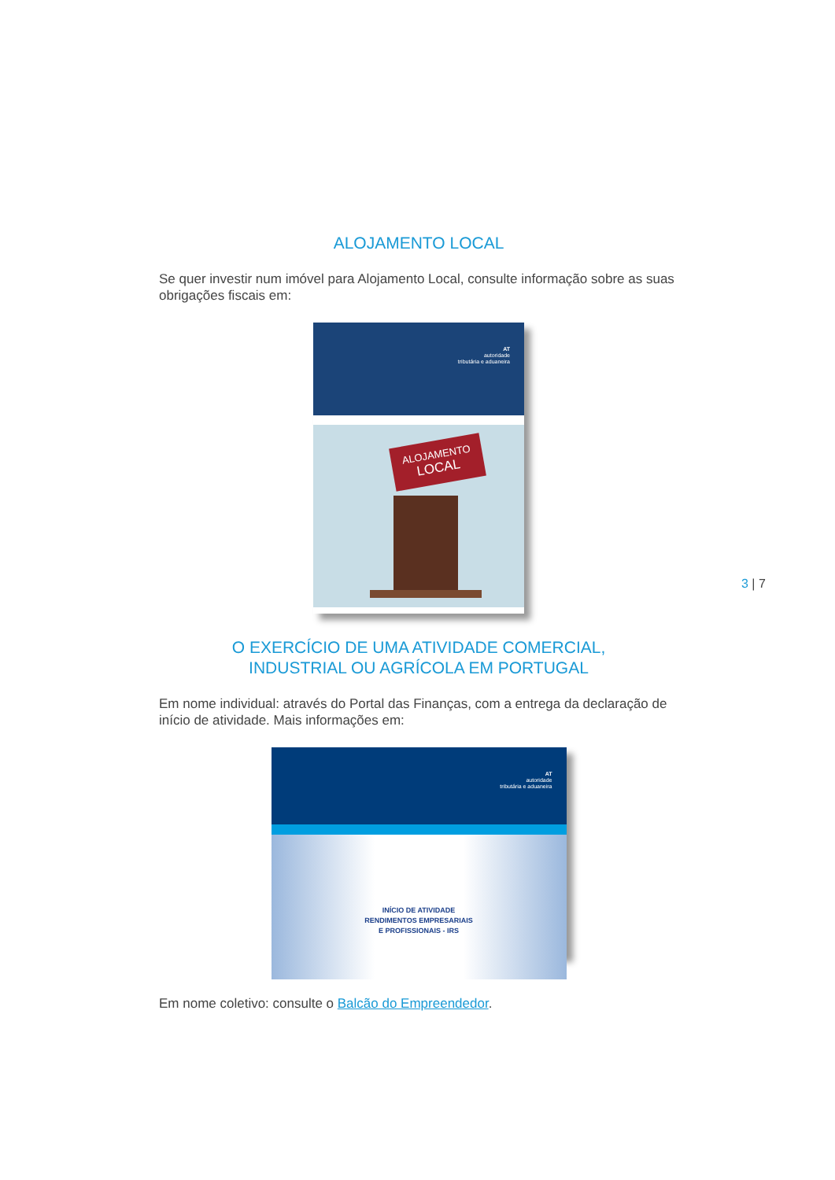ALOJAMENTO LOCAL
Se quer investir num imóvel para Alojamento Local, consulte informação sobre as suas obrigações fiscais em:
AT
autoridade
tributária e aduaneira
ALOJAMENTO
LOCAL
O EXERCÍCIO DE UMA ATIVIDADE COMERCIAL,
INDUSTRIAL OU AGRÍCOLA EM PORTUGAL
Em nome individual: através do Portal das Finanças, com a entrega da declaração de início de atividade. Mais informações em:
AT
autoridade
tributária e aduaneira
INÍCIO DE ATIVIDADE
RENDIMENTOS EMPRESARIAIS
E PROFISSIONAIS - IRS
Em nome coletivo: consulte o Balcão do Empreendedor.
3 | 7